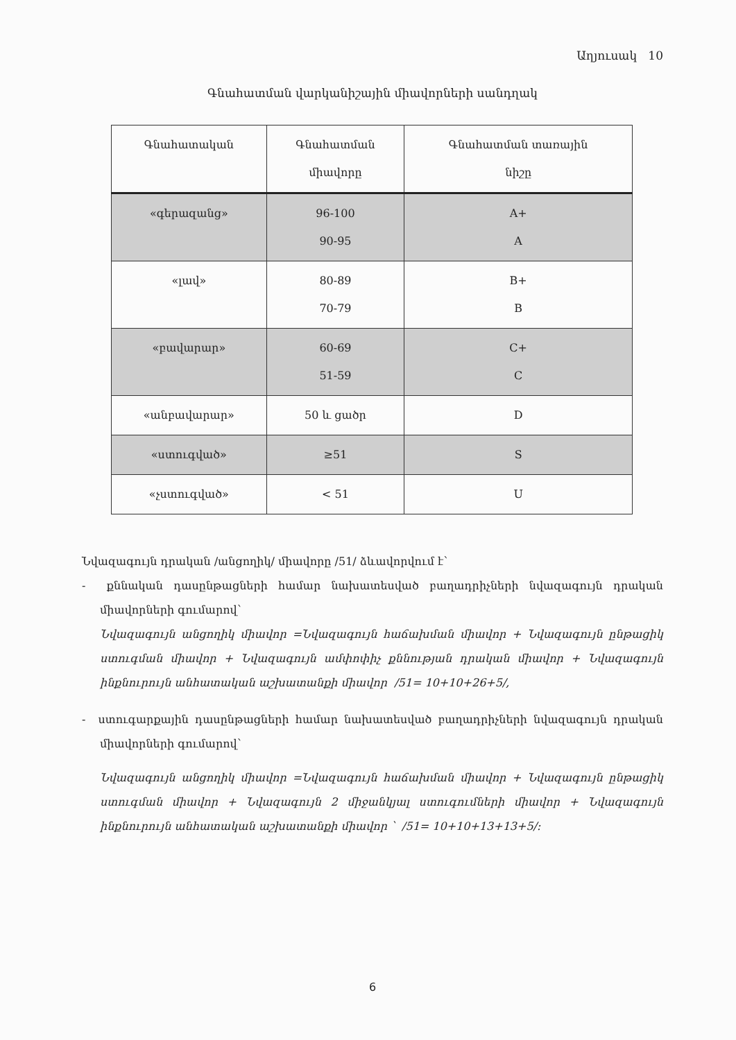Աղյուսակ 10
Գնահատման վարկանիշային միավորների սանդղակ
| Գնահատական | Գնահատման միավորը | Գնահատման տառային նիշը |
| --- | --- | --- |
| «գերազանց» | 96-100 90-95 | A+ A |
| «լավ» | 80-89 70-79 | B+ B |
| «բավարար» | 60-69 51-59 | C+ C |
| «անբավարար» | 50 և ցածր | D |
| «ստուգված» | ≥51 | S |
| «չստուգված» | < 51 | U |
Նվազագույն դրական /անցողիկ/ միավորը /51/ ձևավորվում է՝
- քննական դասընթացների համար նախատեսված բաղադրիչների նվազագույն դրական միավորների գումարով՝
Նվազագույն անցողիկ միավոր =Նվազագույն հաճախման միավոր + Նվազագույն ընթացիկ ստուգման միավոր + Նվազագույն ամփոփիչ քննության դրական միավոր + Նվազագույն ինքնուրույն անհատական աշխատանքի միավոր /51= 10+10+26+5/,
- ստուգարքային դասընթացների համար նախատեսված բաղադրիչների նվազագույն դրական միավորների գումարով՝
Նվազագույն անցողիկ միավոր =Նվազագույն հաճախման միավոր + Նվազագույն ընթացիկ ստուգման միավոր + Նվազագույն 2 միջանկյալ ստուգումների միավոր + Նվազագույն ինքնուրույն անհատական աշխատանքի միավոր ՝ /51= 10+10+13+13+5/:
6